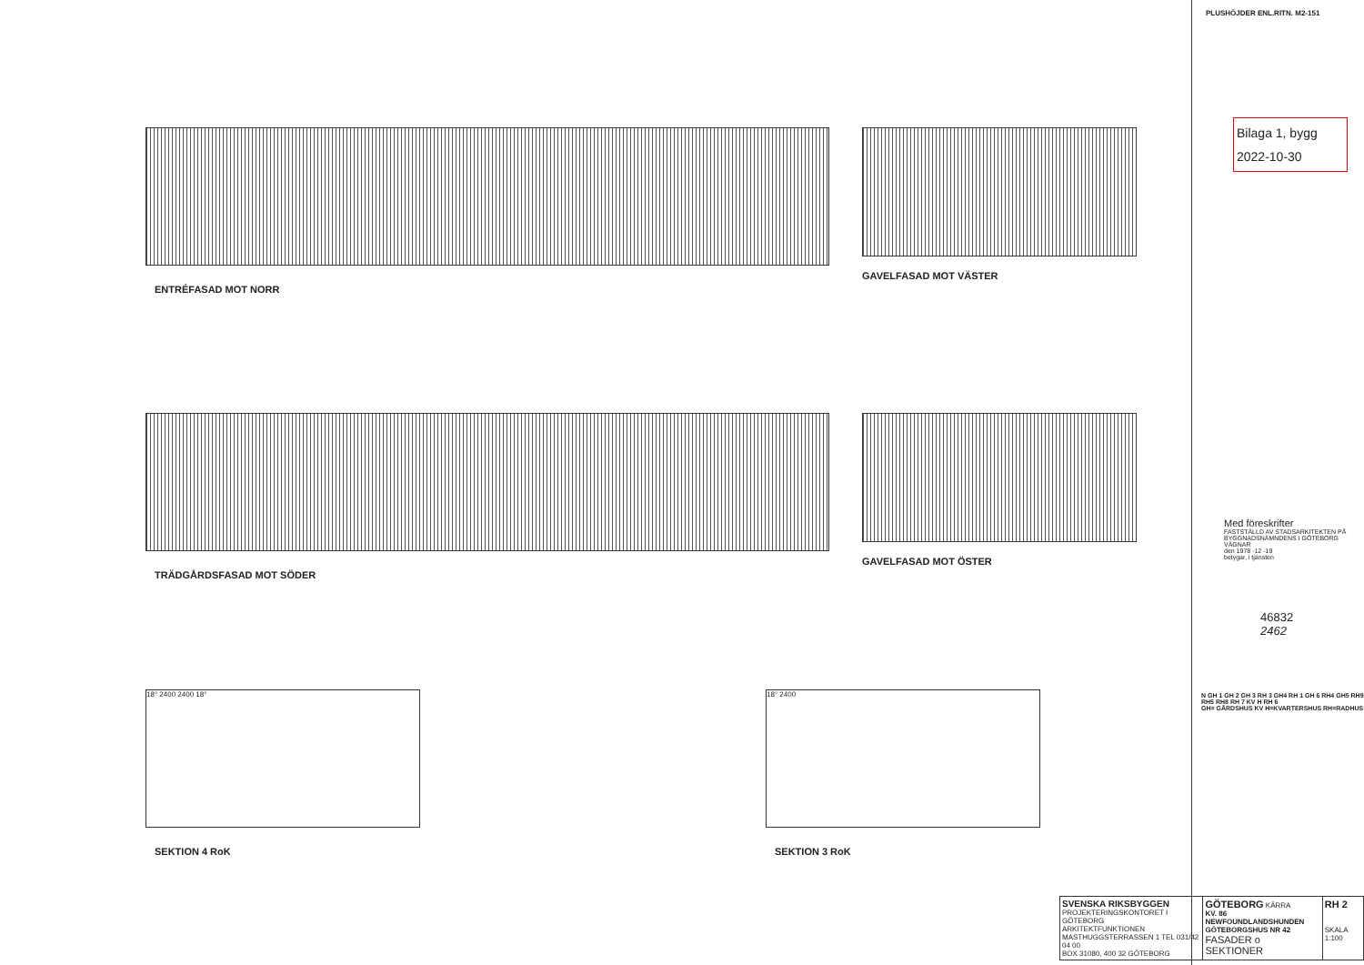ENTRÉFASAD MOT NORR
GAVELFASAD MOT VÄSTER
TRÄDGÅRDSFASAD MOT SÖDER
GAVELFASAD MOT ÖSTER
18° 2400 2400 18°
SEKTION 4 RoK
18° 2400
SEKTION 3 RoK
PLUSHÖJDER ENL.RITN. M2-151
Bilaga 1, bygg
2022-10-30
Med föreskrifter
FASTSTÄLLD AV STADSARKITEKTEN PÅ BYGGNADSNÄMNDENS I GÖTEBORG VÄGNAR
den 1978 -12 -19
betygar, i tjänsten
46832
2462
N GH 1 GH 2 GH 3 RH 3 GH4 RH 1 GH 6 RH4 GH5 RH9 RH5 RH8 RH 7 KV H RH 6
GH= GÅRDSHUS KV H=KVARTERSHUS RH=RADHUS
| SVENSKA RIKSBYGGEN PROJEKTERINGSKONTORET I GÖTEBORG ARKITEKTFUNKTIONEN MASTHUGGSTERRASSEN 1 TEL 031/42 04 00 BOX 31080, 400 32 GÖTEBORG | GÖTEBORG KÄRRA KV. 86 NEWFOUNDLANDSHUNDEN GÖTEBORGSHUS NR 42 FASADER o SEKTIONER | RH 2 SKALA 1:100 |